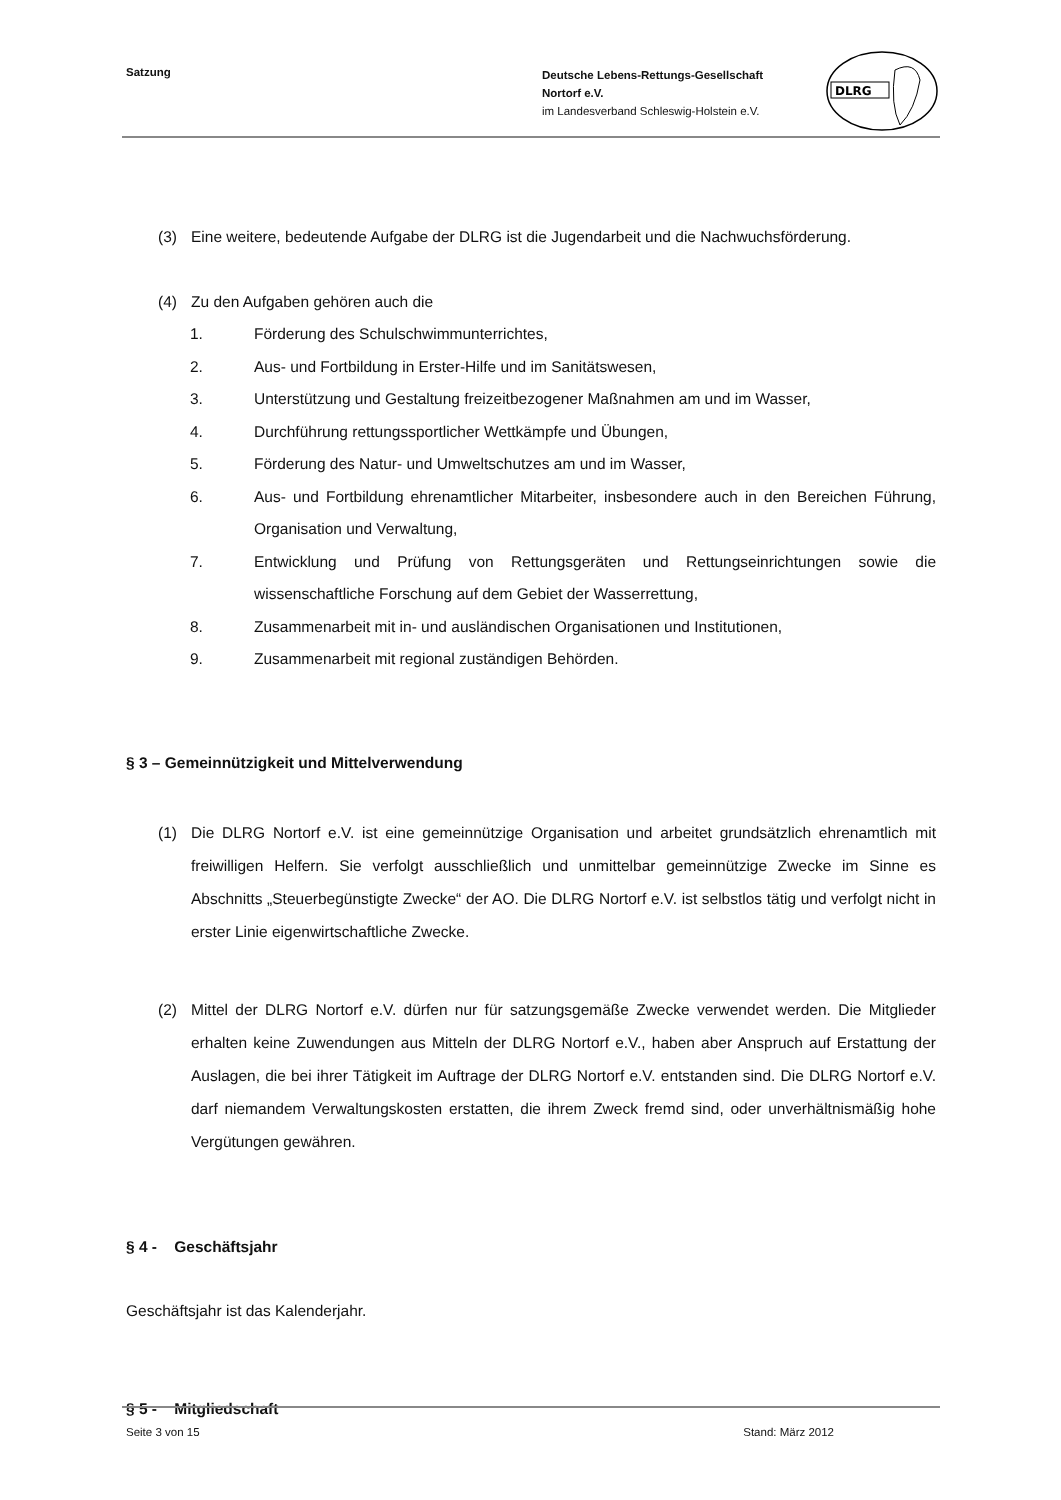Satzung
Deutsche Lebens-Rettungs-Gesellschaft
Nortorf e.V.
im Landesverband Schleswig-Holstein e.V.
DLRG
(3) Eine weitere, bedeutende Aufgabe der DLRG ist die Jugendarbeit und die Nachwuchsförderung.
(4) Zu den Aufgaben gehören auch die
1. Förderung des Schulschwimmunterrichtes,
2. Aus- und Fortbildung in Erster-Hilfe und im Sanitätswesen,
3. Unterstützung und Gestaltung freizeitbezogener Maßnahmen am und im Wasser,
4. Durchführung rettungssportlicher Wettkämpfe und Übungen,
5. Förderung des Natur- und Umweltschutzes am und im Wasser,
6. Aus- und Fortbildung ehrenamtlicher Mitarbeiter, insbesondere auch in den Bereichen Führung, Organisation und Verwaltung,
7. Entwicklung und Prüfung von Rettungsgeräten und Rettungseinrichtungen sowie die wissenschaftliche Forschung auf dem Gebiet der Wasserrettung,
8. Zusammenarbeit mit in- und ausländischen Organisationen und Institutionen,
9. Zusammenarbeit mit regional zuständigen Behörden.
§ 3 – Gemeinnützigkeit und Mittelverwendung
(1) Die DLRG Nortorf e.V. ist eine gemeinnützige Organisation und arbeitet grundsätzlich ehrenamtlich mit freiwilligen Helfern. Sie verfolgt ausschließlich und unmittelbar gemeinnützige Zwecke im Sinne es Abschnitts „Steuerbegünstigte Zwecke“ der AO. Die DLRG Nortorf e.V. ist selbstlos tätig und verfolgt nicht in erster Linie eigenwirtschaftliche Zwecke.
(2) Mittel der DLRG Nortorf e.V. dürfen nur für satzungsgemäße Zwecke verwendet werden. Die Mitglieder erhalten keine Zuwendungen aus Mitteln der DLRG Nortorf e.V., haben aber Anspruch auf Erstattung der Auslagen, die bei ihrer Tätigkeit im Auftrage der DLRG Nortorf e.V. entstanden sind. Die DLRG Nortorf e.V. darf niemandem Verwaltungskosten erstatten, die ihrem Zweck fremd sind, oder unverhältnismäßig hohe Vergütungen gewähren.
§ 4 - Geschäftsjahr
Geschäftsjahr ist das Kalenderjahr.
§ 5 - Mitgliedschaft
Seite 3 von 15 Stand: März 2012